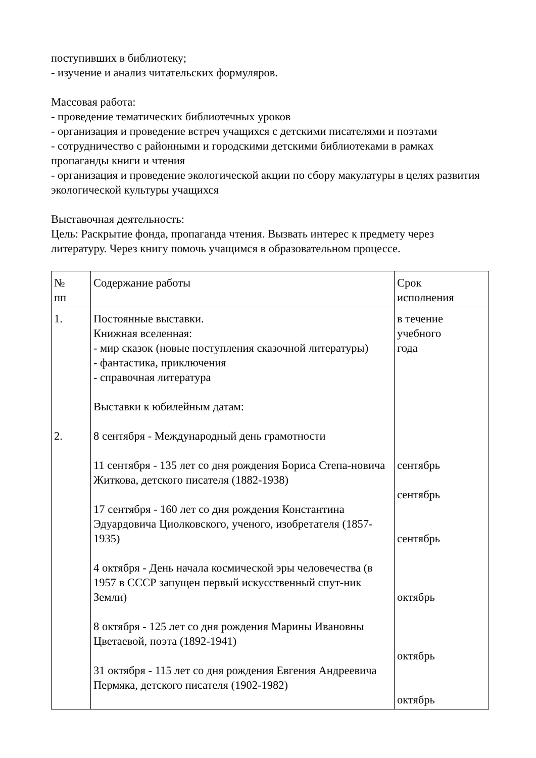поступивших в библиотеку;
- изучение и анализ читательских формуляров.
Массовая работа:
- проведение тематических библиотечных уроков
- организация и проведение встреч учащихся с детскими писателями и поэтами
- сотрудничество с районными и городскими детскими библиотеками в рамках пропаганды книги и чтения
- организация и проведение экологической акции по сбору макулатуры в целях развития экологической культуры учащихся
Выставочная деятельность:
Цель: Раскрытие фонда, пропаганда чтения. Вызвать интерес к предмету через литературу. Через книгу помочь учащимся в образовательном процессе.
| № пп | Содержание работы | Срок исполнения |
| 1. 2. | Постоянные выставки. Книжная вселенная: - мир сказок (новые поступления сказочной литературы) - фантастика, приключения - справочная литература Выставки к юбилейным датам: 8 сентября - Международный день грамотности 11 сентября - 135 лет со дня рождения Бориса Степа-новича Житкова, детского писателя (1882-1938) 17 сентября - 160 лет со дня рождения Константина Эдуардовича Циолковского, ученого, изобретателя (1857-1935) 4 октября - День начала космической эры человечества (в 1957 в СССР запущен первый искусственный спут-ник Земли) 8 октября - 125 лет со дня рождения Марины Ивановны Цветаевой, поэта (1892-1941) 31 октября - 115 лет со дня рождения Евгения Андреевича Пермяка, детского писателя (1902-1982) | в течение учебного года сентябрь сентябрь сентябрь октябрь октябрь октябрь |